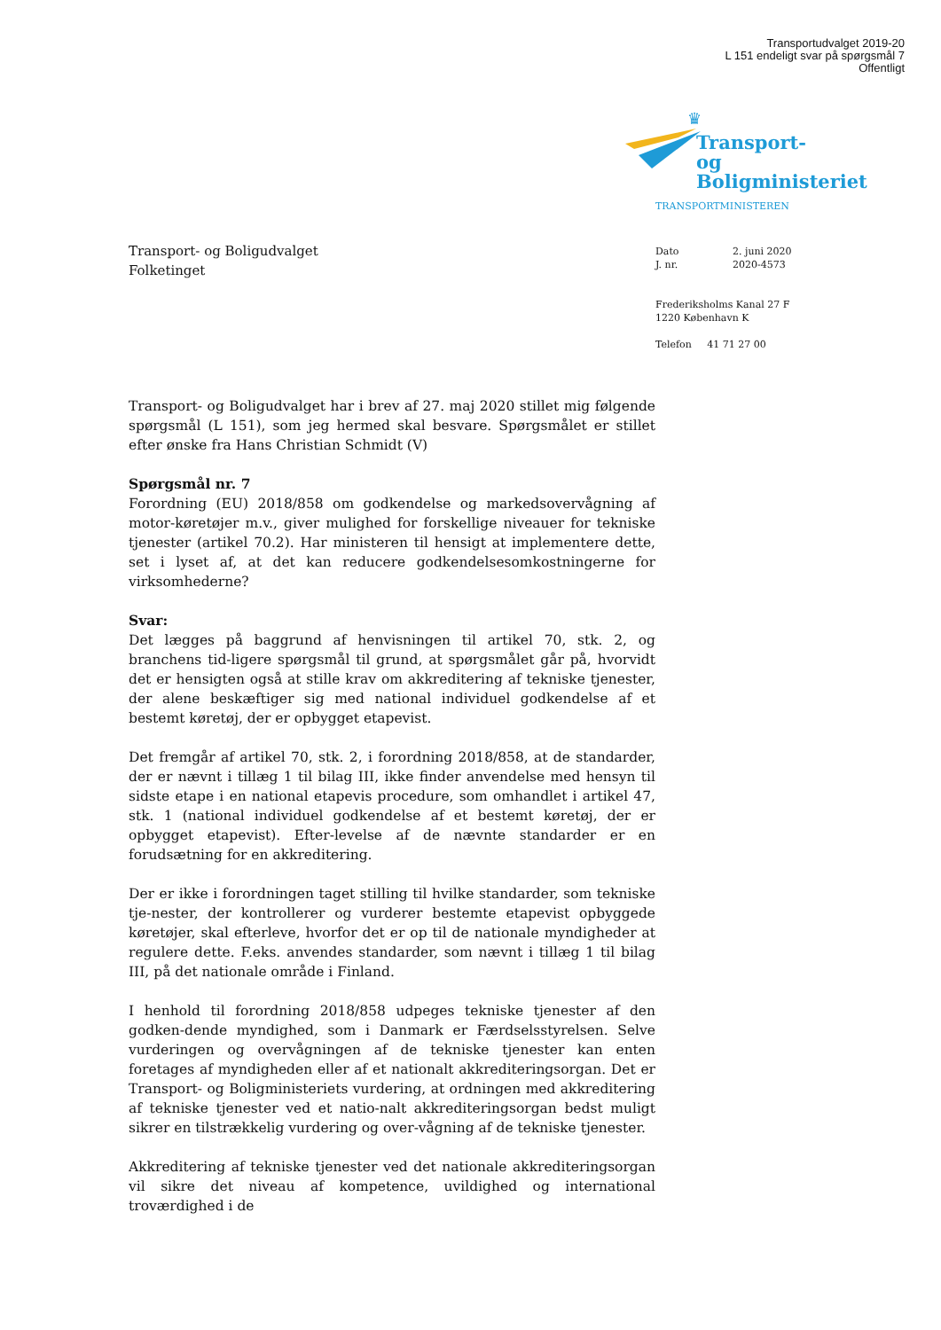Transportudvalget 2019-20
L 151 endeligt svar på spørgsmål 7
Offentligt
♛
Transport- og
Boligministeriet
TRANSPORTMINISTEREN
| Dato | 2. juni 2020 |
| J. nr. | 2020-4573 |
Frederiksholms Kanal 27 F
1220 København K
Telefon 41 71 27 00
Transport- og Boligudvalget
Folketinget
Transport- og Boligudvalget har i brev af 27. maj 2020 stillet mig følgende spørgsmål (L 151), som jeg hermed skal besvare. Spørgsmålet er stillet efter ønske fra Hans Christian Schmidt (V)
Spørgsmål nr. 7
Forordning (EU) 2018/858 om godkendelse og markedsovervågning af motor-køretøjer m.v., giver mulighed for forskellige niveauer for tekniske tjenester (artikel 70.2). Har ministeren til hensigt at implementere dette, set i lyset af, at det kan reducere godkendelsesomkostningerne for virksomhederne?
Svar:
Det lægges på baggrund af henvisningen til artikel 70, stk. 2, og branchens tid-ligere spørgsmål til grund, at spørgsmålet går på, hvorvidt det er hensigten også at stille krav om akkreditering af tekniske tjenester, der alene beskæftiger sig med national individuel godkendelse af et bestemt køretøj, der er opbygget etapevist.
Det fremgår af artikel 70, stk. 2, i forordning 2018/858, at de standarder, der er nævnt i tillæg 1 til bilag III, ikke finder anvendelse med hensyn til sidste etape i en national etapevis procedure, som omhandlet i artikel 47, stk. 1 (national individuel godkendelse af et bestemt køretøj, der er opbygget etapevist). Efter-levelse af de nævnte standarder er en forudsætning for en akkreditering.
Der er ikke i forordningen taget stilling til hvilke standarder, som tekniske tje-nester, der kontrollerer og vurderer bestemte etapevist opbyggede køretøjer, skal efterleve, hvorfor det er op til de nationale myndigheder at regulere dette. F.eks. anvendes standarder, som nævnt i tillæg 1 til bilag III, på det nationale område i Finland.
I henhold til forordning 2018/858 udpeges tekniske tjenester af den godken-dende myndighed, som i Danmark er Færdselsstyrelsen. Selve vurderingen og overvågningen af de tekniske tjenester kan enten foretages af myndigheden eller af et nationalt akkrediteringsorgan. Det er Transport- og Boligministeriets vurdering, at ordningen med akkreditering af tekniske tjenester ved et natio-nalt akkrediteringsorgan bedst muligt sikrer en tilstrækkelig vurdering og over-vågning af de tekniske tjenester.
Akkreditering af tekniske tjenester ved det nationale akkrediteringsorgan vil sikre det niveau af kompetence, uvildighed og international troværdighed i de